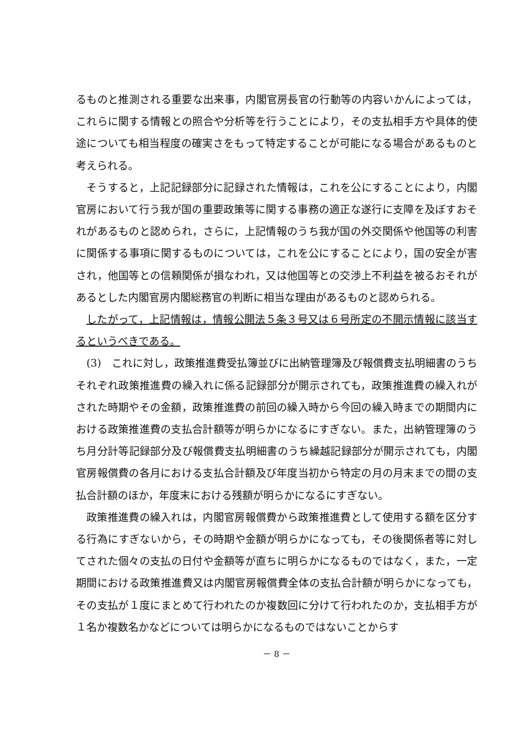るものと推測される重要な出来事，内閣官房長官の行動等の内容いかんによっては，これらに関する情報との照合や分析等を行うことにより，その支払相手方や具体的使途についても相当程度の確実さをもって特定することが可能になる場合があるものと考えられる。
そうすると，上記記録部分に記録された情報は，これを公にすることにより，内閣官房において行う我が国の重要政策等に関する事務の適正な遂行に支障を及ぼすおそれがあるものと認められ，さらに，上記情報のうち我が国の外交関係や他国等の利害に関係する事項に関するものについては，これを公にすることにより，国の安全が害され，他国等との信頼関係が損なわれ，又は他国等との交渉上不利益を被るおそれがあるとした内閣官房内閣総務官の判断に相当な理由があるものと認められる。
したがって，上記情報は，情報公開法５条３号又は６号所定の不開示情報に該当するというべきである。
(3)　これに対し，政策推進費受払簿並びに出納管理簿及び報償費支払明細書のうちそれぞれ政策推進費の繰入れに係る記録部分が開示されても，政策推進費の繰入れがされた時期やその金額，政策推進費の前回の繰入時から今回の繰入時までの期間内における政策推進費の支払合計額等が明らかになるにすぎない。また，出納管理簿のうち月分計等記録部分及び報償費支払明細書のうち繰越記録部分が開示されても，内閣官房報償費の各月における支払合計額及び年度当初から特定の月の月末までの間の支払合計額のほか，年度末における残額が明らかになるにすぎない。
政策推進費の繰入れは，内閣官房報償費から政策推進費として使用する額を区分する行為にすぎないから，その時期や金額が明らかになっても，その後関係者等に対してされた個々の支払の日付や金額等が直ちに明らかになるものではなく，また，一定期間における政策推進費又は内閣官房報償費全体の支払合計額が明らかになっても，その支払が１度にまとめて行われたのか複数回に分けて行われたのか，支払相手方が１名か複数名かなどについては明らかになるものではないことからす
－ 8 －